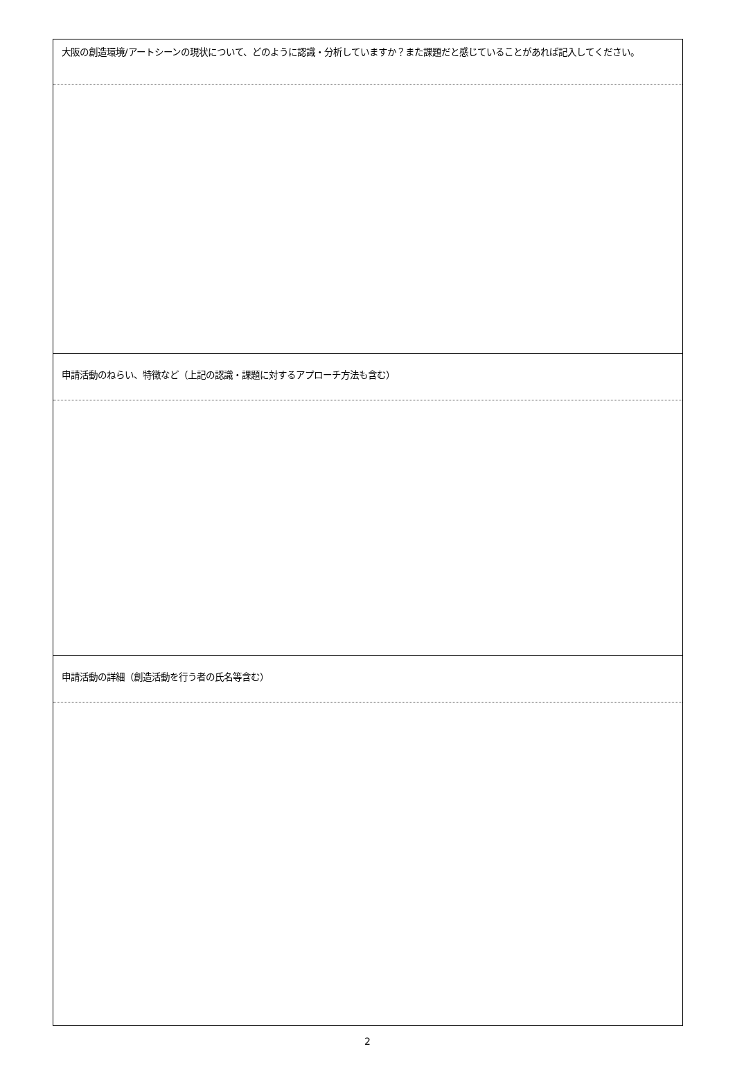| 大阪の創造環境/アートシーンの現状について、どのように認識・分析していますか？また課題だと感じていることがあれば記入してください。 |
| 申請活動のねらい、特徴など（上記の認識・課題に対するアプローチ方法も含む） |
| 申請活動の詳細（創造活動を行う者の氏名等含む） |
2